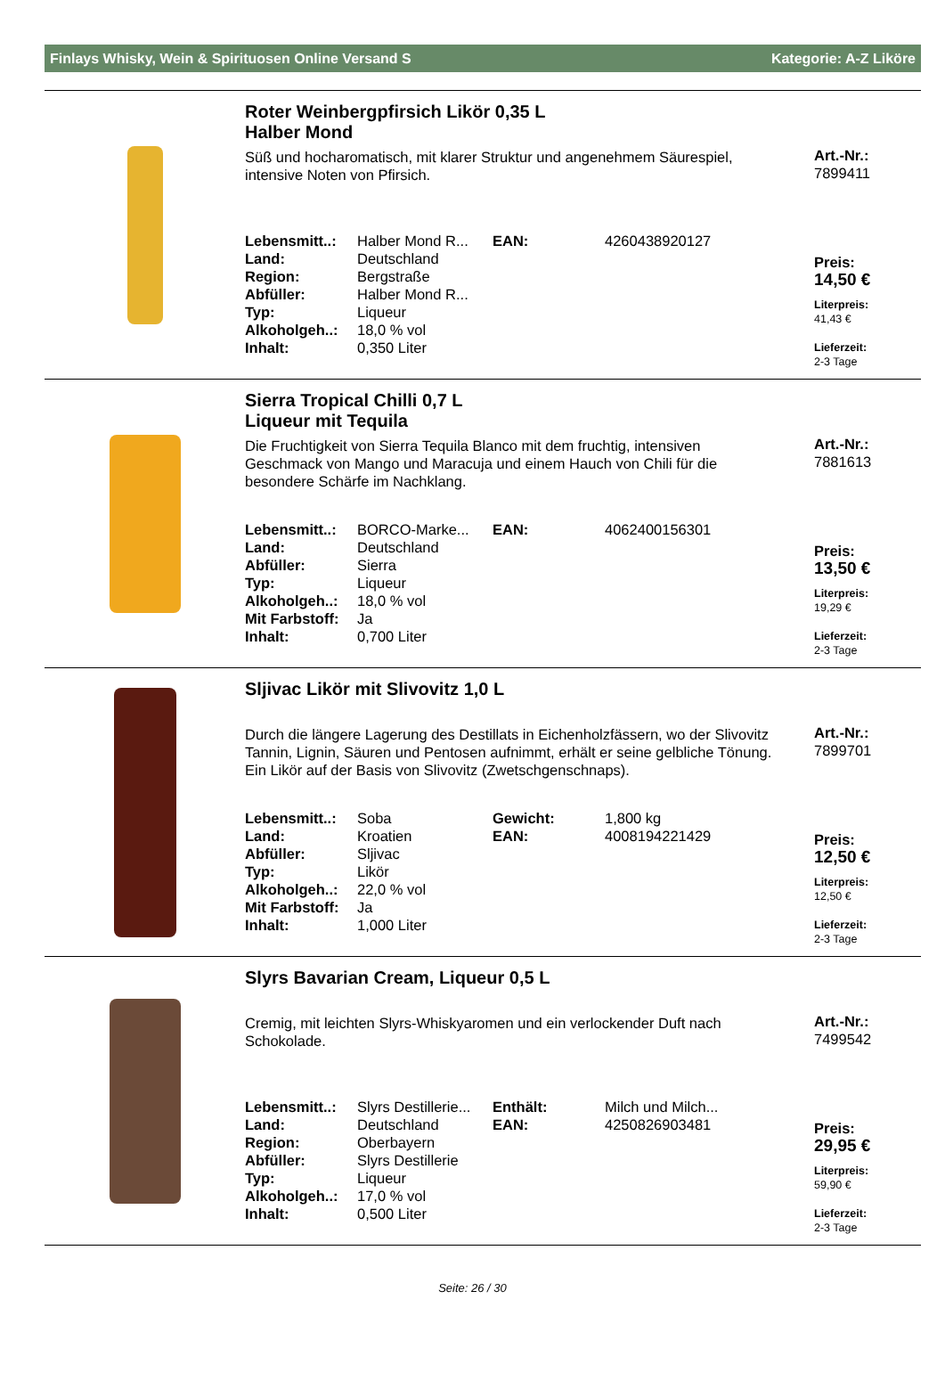Finlays Whisky, Wein & Spirituosen Online Versand S Kategorie: A-Z Liköre
Roter Weinbergpfirsich Likör 0,35 L
Halber Mond
Süß und hocharomatisch, mit klarer Struktur und angenehmem Säurespiel, intensive Noten von Pfirsich.
| Lebensmitt..: | Halber Mond R... | EAN: | 4260438920127 |
| Land: | Deutschland | | |
| Region: | Bergstraße | | |
| Abfüller: | Halber Mond R... | | |
| Typ: | Liqueur | | |
| Alkoholgeh..: | 18,0 % vol | | |
| Inhalt: | 0,350 Liter | | |
Art.-Nr.:
7899411
Preis:
14,50 €
Literpreis:
41,43 €
Lieferzeit:
2-3 Tage
Sierra Tropical Chilli 0,7 L
Liqueur mit Tequila
Die Fruchtigkeit von Sierra Tequila Blanco mit dem fruchtig, intensiven Geschmack von Mango und Maracuja und einem Hauch von Chili für die besondere Schärfe im Nachklang.
| Lebensmitt..: | BORCO-Marke... | EAN: | 4062400156301 |
| Land: | Deutschland | | |
| Abfüller: | Sierra | | |
| Typ: | Liqueur | | |
| Alkoholgeh..: | 18,0 % vol | | |
| Mit Farbstoff: | Ja | | |
| Inhalt: | 0,700 Liter | | |
Art.-Nr.:
7881613
Preis:
13,50 €
Literpreis:
19,29 €
Lieferzeit:
2-3 Tage
Sljivac Likör mit Slivovitz 1,0 L
Durch die längere Lagerung des Destillats in Eichenholzfässern, wo der Slivovitz Tannin, Lignin, Säuren und Pentosen aufnimmt, erhält er seine gelbliche Tönung. Ein Likör auf der Basis von Slivovitz (Zwetschgenschnaps).
| Lebensmitt..: | Soba | Gewicht: | 1,800 kg |
| Land: | Kroatien | EAN: | 4008194221429 |
| Abfüller: | Sljivac | | |
| Typ: | Likör | | |
| Alkoholgeh..: | 22,0 % vol | | |
| Mit Farbstoff: | Ja | | |
| Inhalt: | 1,000 Liter | | |
Art.-Nr.:
7899701
Preis:
12,50 €
Literpreis:
12,50 €
Lieferzeit:
2-3 Tage
Slyrs Bavarian Cream, Liqueur 0,5 L
Cremig, mit leichten Slyrs-Whiskyaromen und ein verlockender Duft nach Schokolade.
| Lebensmitt..: | Slyrs Destillerie... | Enthält: | Milch und Milch... |
| Land: | Deutschland | EAN: | 4250826903481 |
| Region: | Oberbayern | | |
| Abfüller: | Slyrs Destillerie | | |
| Typ: | Liqueur | | |
| Alkoholgeh..: | 17,0 % vol | | |
| Inhalt: | 0,500 Liter | | |
Art.-Nr.:
7499542
Preis:
29,95 €
Literpreis:
59,90 €
Lieferzeit:
2-3 Tage
Seite: 26 / 30